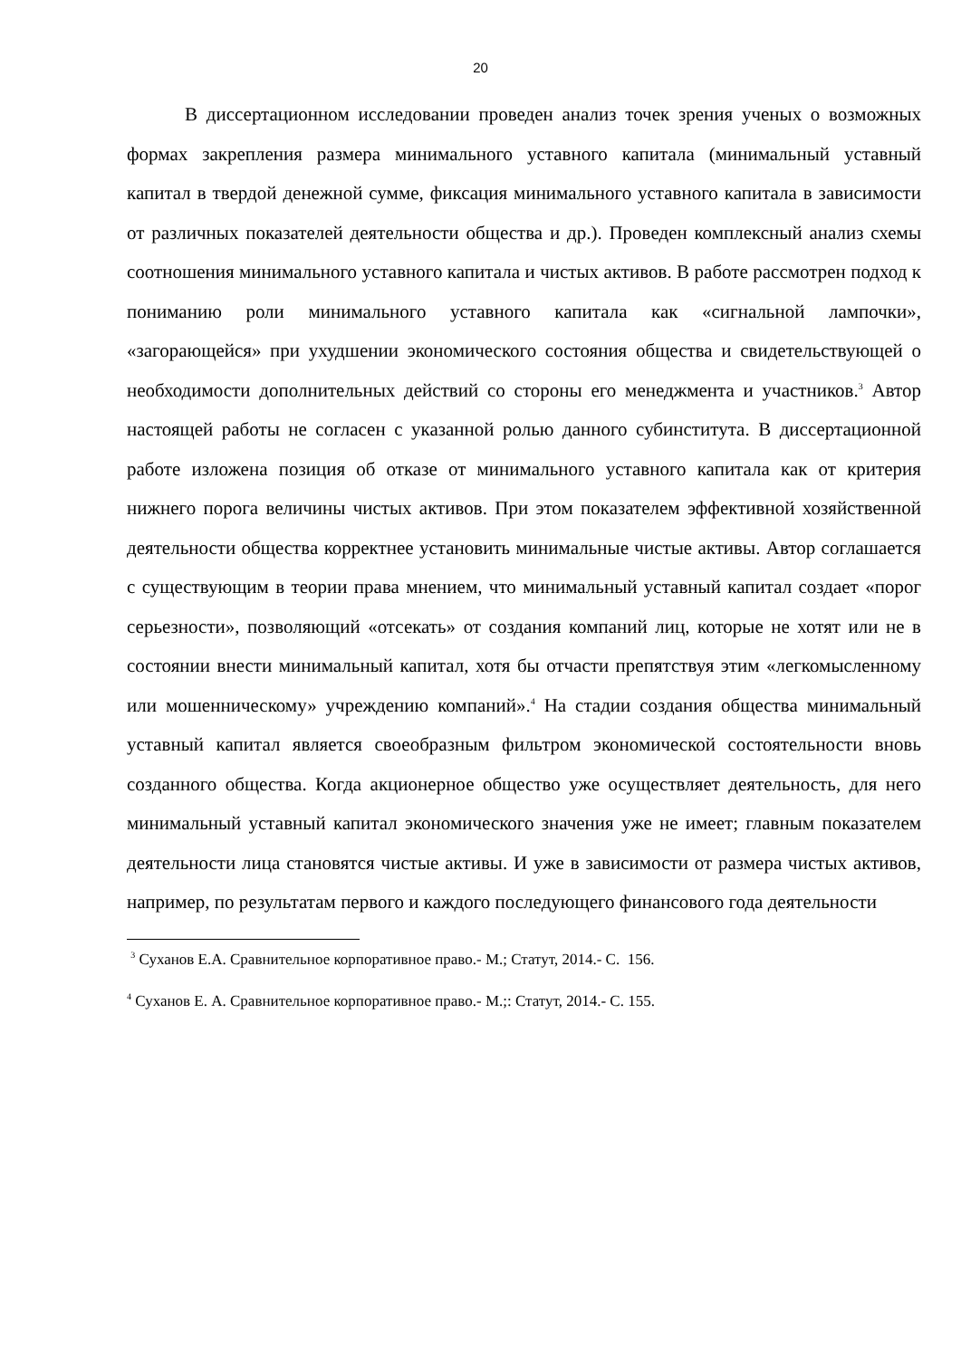20
В диссертационном исследовании проведен анализ точек зрения ученых о возможных формах закрепления размера минимального уставного капитала (минимальный уставный капитал в твердой денежной сумме, фиксация минимального уставного капитала в зависимости от различных показателей деятельности общества и др.). Проведен комплексный анализ схемы соотношения минимального уставного капитала и чистых активов. В работе рассмотрен подход к пониманию роли минимального уставного капитала как «сигнальной лампочки», «загорающейся» при ухудшении экономического состояния общества и свидетельствующей о необходимости дополнительных действий со стороны его менеджмента и участников.<sup>3</sup> Автор настоящей работы не согласен с указанной ролью данного субинститута. В диссертационной работе изложена позиция об отказе от минимального уставного капитала как от критерия нижнего порога величины чистых активов. При этом показателем эффективной хозяйственной деятельности общества корректнее установить минимальные чистые активы. Автор соглашается с существующим в теории права мнением, что минимальный уставный капитал создает «порог серьезности», позволяющий «отсекать» от создания компаний лиц, которые не хотят или не в состоянии внести минимальный капитал, хотя бы отчасти препятствуя этим «легкомысленному или мошенническому» учреждению компаний».<sup>4</sup> На стадии создания общества минимальный уставный капитал является своеобразным фильтром экономической состоятельности вновь созданного общества. Когда акционерное общество уже осуществляет деятельность, для него минимальный уставный капитал экономического значения уже не имеет; главным показателем деятельности лица становятся чистые активы. И уже в зависимости от размера чистых активов, например, по результатам первого и каждого последующего финансового года деятельности
<sup>3</sup> Суханов Е.А. Сравнительное корпоративное право.- М.; Статут, 2014.- С. 156.
<sup>4</sup> Суханов Е. А. Сравнительное корпоративное право.- М.;: Статут, 2014.- С. 155.